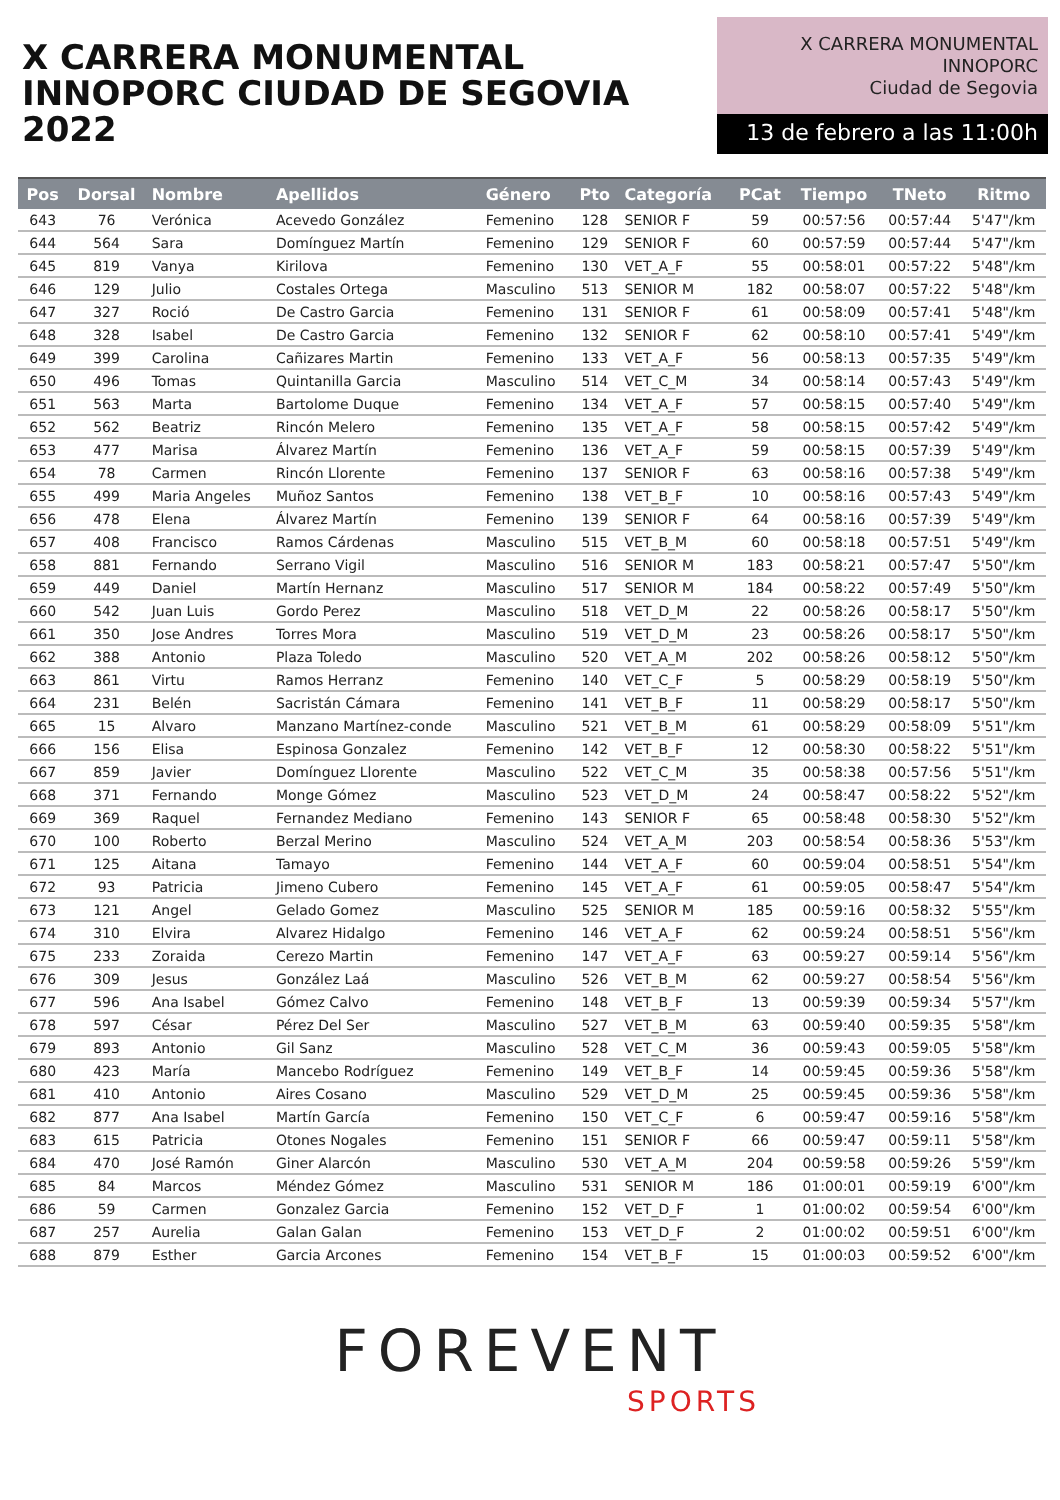X CARRERA MONUMENTAL
INNOPORC CIUDAD DE SEGOVIA 2022
X CARRERA MONUMENTAL
INNOPORC
Ciudad de Segovia
13 de febrero a las 11:00h
| Pos | Dorsal | Nombre | Apellidos | Género | Pto | Categoría | PCat | Tiempo | TNeto | Ritmo |
| --- | --- | --- | --- | --- | --- | --- | --- | --- | --- | --- |
| 643 | 76 | Verónica | Acevedo González | Femenino | 128 | SENIOR F | 59 | 00:57:56 | 00:57:44 | 5'47"/km |
| 644 | 564 | Sara | Domínguez Martín | Femenino | 129 | SENIOR F | 60 | 00:57:59 | 00:57:44 | 5'47"/km |
| 645 | 819 | Vanya | Kirilova | Femenino | 130 | VET_A_F | 55 | 00:58:01 | 00:57:22 | 5'48"/km |
| 646 | 129 | Julio | Costales Ortega | Masculino | 513 | SENIOR M | 182 | 00:58:07 | 00:57:22 | 5'48"/km |
| 647 | 327 | Roció | De Castro Garcia | Femenino | 131 | SENIOR F | 61 | 00:58:09 | 00:57:41 | 5'48"/km |
| 648 | 328 | Isabel | De Castro Garcia | Femenino | 132 | SENIOR F | 62 | 00:58:10 | 00:57:41 | 5'49"/km |
| 649 | 399 | Carolina | Cañizares Martin | Femenino | 133 | VET_A_F | 56 | 00:58:13 | 00:57:35 | 5'49"/km |
| 650 | 496 | Tomas | Quintanilla Garcia | Masculino | 514 | VET_C_M | 34 | 00:58:14 | 00:57:43 | 5'49"/km |
| 651 | 563 | Marta | Bartolome Duque | Femenino | 134 | VET_A_F | 57 | 00:58:15 | 00:57:40 | 5'49"/km |
| 652 | 562 | Beatriz | Rincón Melero | Femenino | 135 | VET_A_F | 58 | 00:58:15 | 00:57:42 | 5'49"/km |
| 653 | 477 | Marisa | Álvarez Martín | Femenino | 136 | VET_A_F | 59 | 00:58:15 | 00:57:39 | 5'49"/km |
| 654 | 78 | Carmen | Rincón Llorente | Femenino | 137 | SENIOR F | 63 | 00:58:16 | 00:57:38 | 5'49"/km |
| 655 | 499 | Maria Angeles | Muñoz Santos | Femenino | 138 | VET_B_F | 10 | 00:58:16 | 00:57:43 | 5'49"/km |
| 656 | 478 | Elena | Álvarez Martín | Femenino | 139 | SENIOR F | 64 | 00:58:16 | 00:57:39 | 5'49"/km |
| 657 | 408 | Francisco | Ramos Cárdenas | Masculino | 515 | VET_B_M | 60 | 00:58:18 | 00:57:51 | 5'49"/km |
| 658 | 881 | Fernando | Serrano Vigil | Masculino | 516 | SENIOR M | 183 | 00:58:21 | 00:57:47 | 5'50"/km |
| 659 | 449 | Daniel | Martín Hernanz | Masculino | 517 | SENIOR M | 184 | 00:58:22 | 00:57:49 | 5'50"/km |
| 660 | 542 | Juan Luis | Gordo Perez | Masculino | 518 | VET_D_M | 22 | 00:58:26 | 00:58:17 | 5'50"/km |
| 661 | 350 | Jose Andres | Torres Mora | Masculino | 519 | VET_D_M | 23 | 00:58:26 | 00:58:17 | 5'50"/km |
| 662 | 388 | Antonio | Plaza Toledo | Masculino | 520 | VET_A_M | 202 | 00:58:26 | 00:58:12 | 5'50"/km |
| 663 | 861 | Virtu | Ramos Herranz | Femenino | 140 | VET_C_F | 5 | 00:58:29 | 00:58:19 | 5'50"/km |
| 664 | 231 | Belén | Sacristán Cámara | Femenino | 141 | VET_B_F | 11 | 00:58:29 | 00:58:17 | 5'50"/km |
| 665 | 15 | Alvaro | Manzano Martínez-conde | Masculino | 521 | VET_B_M | 61 | 00:58:29 | 00:58:09 | 5'51"/km |
| 666 | 156 | Elisa | Espinosa Gonzalez | Femenino | 142 | VET_B_F | 12 | 00:58:30 | 00:58:22 | 5'51"/km |
| 667 | 859 | Javier | Domínguez Llorente | Masculino | 522 | VET_C_M | 35 | 00:58:38 | 00:57:56 | 5'51"/km |
| 668 | 371 | Fernando | Monge Gómez | Masculino | 523 | VET_D_M | 24 | 00:58:47 | 00:58:22 | 5'52"/km |
| 669 | 369 | Raquel | Fernandez Mediano | Femenino | 143 | SENIOR F | 65 | 00:58:48 | 00:58:30 | 5'52"/km |
| 670 | 100 | Roberto | Berzal Merino | Masculino | 524 | VET_A_M | 203 | 00:58:54 | 00:58:36 | 5'53"/km |
| 671 | 125 | Aitana | Tamayo | Femenino | 144 | VET_A_F | 60 | 00:59:04 | 00:58:51 | 5'54"/km |
| 672 | 93 | Patricia | Jimeno Cubero | Femenino | 145 | VET_A_F | 61 | 00:59:05 | 00:58:47 | 5'54"/km |
| 673 | 121 | Angel | Gelado Gomez | Masculino | 525 | SENIOR M | 185 | 00:59:16 | 00:58:32 | 5'55"/km |
| 674 | 310 | Elvira | Alvarez Hidalgo | Femenino | 146 | VET_A_F | 62 | 00:59:24 | 00:58:51 | 5'56"/km |
| 675 | 233 | Zoraida | Cerezo Martin | Femenino | 147 | VET_A_F | 63 | 00:59:27 | 00:59:14 | 5'56"/km |
| 676 | 309 | Jesus | González Laá | Masculino | 526 | VET_B_M | 62 | 00:59:27 | 00:58:54 | 5'56"/km |
| 677 | 596 | Ana Isabel | Gómez Calvo | Femenino | 148 | VET_B_F | 13 | 00:59:39 | 00:59:34 | 5'57"/km |
| 678 | 597 | César | Pérez Del Ser | Masculino | 527 | VET_B_M | 63 | 00:59:40 | 00:59:35 | 5'58"/km |
| 679 | 893 | Antonio | Gil Sanz | Masculino | 528 | VET_C_M | 36 | 00:59:43 | 00:59:05 | 5'58"/km |
| 680 | 423 | María | Mancebo Rodríguez | Femenino | 149 | VET_B_F | 14 | 00:59:45 | 00:59:36 | 5'58"/km |
| 681 | 410 | Antonio | Aires Cosano | Masculino | 529 | VET_D_M | 25 | 00:59:45 | 00:59:36 | 5'58"/km |
| 682 | 877 | Ana Isabel | Martín García | Femenino | 150 | VET_C_F | 6 | 00:59:47 | 00:59:16 | 5'58"/km |
| 683 | 615 | Patricia | Otones Nogales | Femenino | 151 | SENIOR F | 66 | 00:59:47 | 00:59:11 | 5'58"/km |
| 684 | 470 | José Ramón | Giner Alarcón | Masculino | 530 | VET_A_M | 204 | 00:59:58 | 00:59:26 | 5'59"/km |
| 685 | 84 | Marcos | Méndez Gómez | Masculino | 531 | SENIOR M | 186 | 01:00:01 | 00:59:19 | 6'00"/km |
| 686 | 59 | Carmen | Gonzalez Garcia | Femenino | 152 | VET_D_F | 1 | 01:00:02 | 00:59:54 | 6'00"/km |
| 687 | 257 | Aurelia | Galan Galan | Femenino | 153 | VET_D_F | 2 | 01:00:02 | 00:59:51 | 6'00"/km |
| 688 | 879 | Esther | Garcia Arcones | Femenino | 154 | VET_B_F | 15 | 01:00:03 | 00:59:52 | 6'00"/km |
FOREVENT
SPORTS